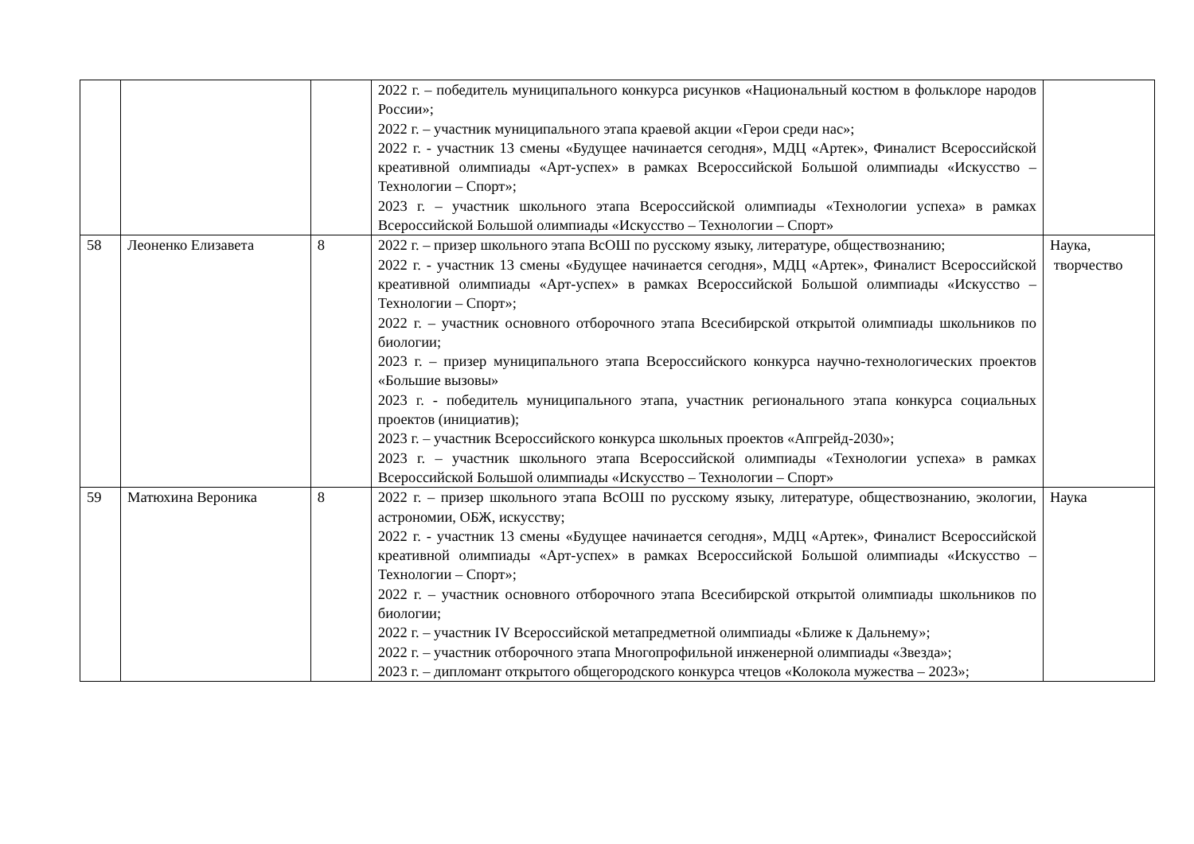| | | | 2022 г. – победитель муниципального конкурса рисунков «Национальный костюм в фольклоре народов России»; 2022 г. – участник муниципального этапа краевой акции «Герои среди нас»; 2022 г. - участник 13 смены «Будущее начинается сегодня», МДЦ «Артек», Финалист Всероссийской креативной олимпиады «Арт-успех» в рамках Всероссийской Большой олимпиады «Искусство – Технологии – Спорт»; 2023 г. – участник школьного этапа Всероссийской олимпиады «Технологии успеха» в рамках Всероссийской Большой олимпиады «Искусство – Технологии – Спорт» | |
| 58 | Леоненко Елизавета | 8 | 2022 г. – призер школьного этапа ВсОШ по русскому языку, литературе, обществознанию; 2022 г. - участник 13 смены «Будущее начинается сегодня», МДЦ «Артек», Финалист Всероссийской креативной олимпиады «Арт-успех» в рамках Всероссийской Большой олимпиады «Искусство – Технологии – Спорт»; 2022 г. – участник основного отборочного этапа Всесибирской открытой олимпиады школьников по биологии; 2023 г. – призер муниципального этапа Всероссийского конкурса научно-технологических проектов «Большие вызовы» 2023 г. - победитель муниципального этапа, участник регионального этапа конкурса социальных проектов (инициатив); 2023 г. – участник Всероссийского конкурса школьных проектов «Апгрейд-2030»; 2023 г. – участник школьного этапа Всероссийской олимпиады «Технологии успеха» в рамках Всероссийской Большой олимпиады «Искусство – Технологии – Спорт» | Наука, творчество |
| 59 | Матюхина Вероника | 8 | 2022 г. – призер школьного этапа ВсОШ по русскому языку, литературе, обществознанию, экологии, астрономии, ОБЖ, искусству; 2022 г. - участник 13 смены «Будущее начинается сегодня», МДЦ «Артек», Финалист Всероссийской креативной олимпиады «Арт-успех» в рамках Всероссийской Большой олимпиады «Искусство – Технологии – Спорт»; 2022 г. – участник основного отборочного этапа Всесибирской открытой олимпиады школьников по биологии; 2022 г. – участник IV Всероссийской метапредметной олимпиады «Ближе к Дальнему»; 2022 г. – участник отборочного этапа Многопрофильной инженерной олимпиады «Звезда»; 2023 г. – дипломант открытого общегородского конкурса чтецов «Колокола мужества – 2023»; | Наука |